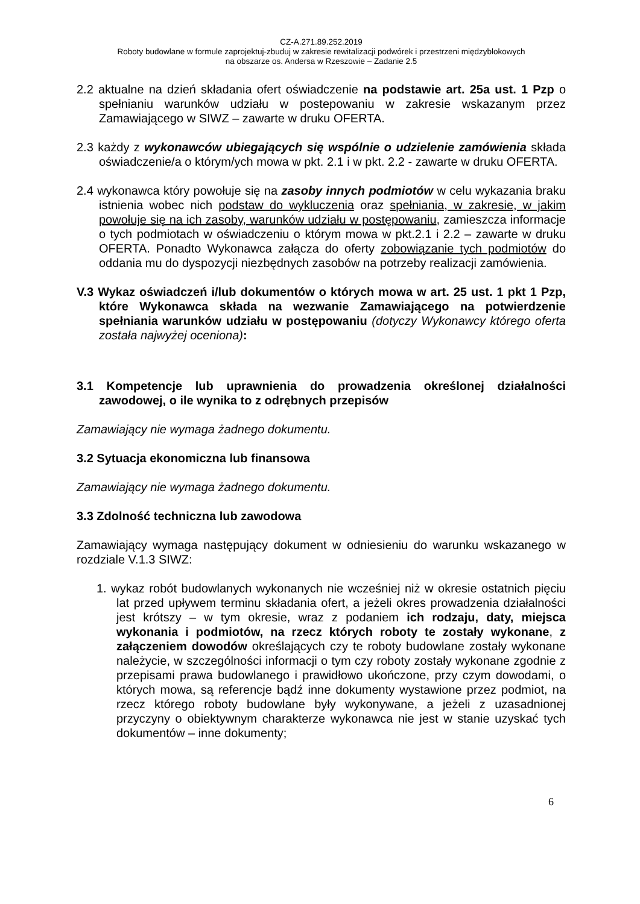CZ-A.271.89.252.2019
Roboty budowlane w formule zaprojektuj-zbuduj w zakresie rewitalizacji podwórek i przestrzeni międzyblokowych
na obszarze os. Andersa w Rzeszowie – Zadanie 2.5
2.2 aktualne na dzień składania ofert oświadczenie na podstawie art. 25a ust. 1 Pzp o spełnianiu warunków udziału w postepowaniu w zakresie wskazanym przez Zamawiającego w SIWZ – zawarte w druku OFERTA.
2.3 każdy z wykonawców ubiegających się wspólnie o udzielenie zamówienia składa oświadczenie/a o którym/ych mowa w pkt. 2.1 i w pkt. 2.2 - zawarte w druku OFERTA.
2.4 wykonawca który powołuje się na zasoby innych podmiotów w celu wykazania braku istnienia wobec nich podstaw do wykluczenia oraz spełniania, w zakresie, w jakim powołuje się na ich zasoby, warunków udziału w postępowaniu, zamieszcza informacje o tych podmiotach w oświadczeniu o którym mowa w pkt.2.1 i 2.2 – zawarte w druku OFERTA. Ponadto Wykonawca załącza do oferty zobowiązanie tych podmiotów do oddania mu do dyspozycji niezbędnych zasobów na potrzeby realizacji zamówienia.
V.3 Wykaz oświadczeń i/lub dokumentów o których mowa w art. 25 ust. 1 pkt 1 Pzp, które Wykonawca składa na wezwanie Zamawiającego na potwierdzenie spełniania warunków udziału w postępowaniu (dotyczy Wykonawcy którego oferta została najwyżej oceniona):
3.1 Kompetencje lub uprawnienia do prowadzenia określonej działalności zawodowej, o ile wynika to z odrębnych przepisów
Zamawiający nie wymaga żadnego dokumentu.
3.2 Sytuacja ekonomiczna lub finansowa
Zamawiający nie wymaga żadnego dokumentu.
3.3 Zdolność techniczna lub zawodowa
Zamawiający wymaga następujący dokument w odniesieniu do warunku wskazanego w rozdziale V.1.3 SIWZ:
1. wykaz robót budowlanych wykonanych nie wcześniej niż w okresie ostatnich pięciu lat przed upływem terminu składania ofert, a jeżeli okres prowadzenia działalności jest krótszy – w tym okresie, wraz z podaniem ich rodzaju, daty, miejsca wykonania i podmiotów, na rzecz których roboty te zostały wykonane, z załączeniem dowodów określających czy te roboty budowlane zostały wykonane należycie, w szczególności informacji o tym czy roboty zostały wykonane zgodnie z przepisami prawa budowlanego i prawidłowo ukończone, przy czym dowodami, o których mowa, są referencje bądź inne dokumenty wystawione przez podmiot, na rzecz którego roboty budowlane były wykonywane, a jeżeli z uzasadnionej przyczyny o obiektywnym charakterze wykonawca nie jest w stanie uzyskać tych dokumentów – inne dokumenty;
6